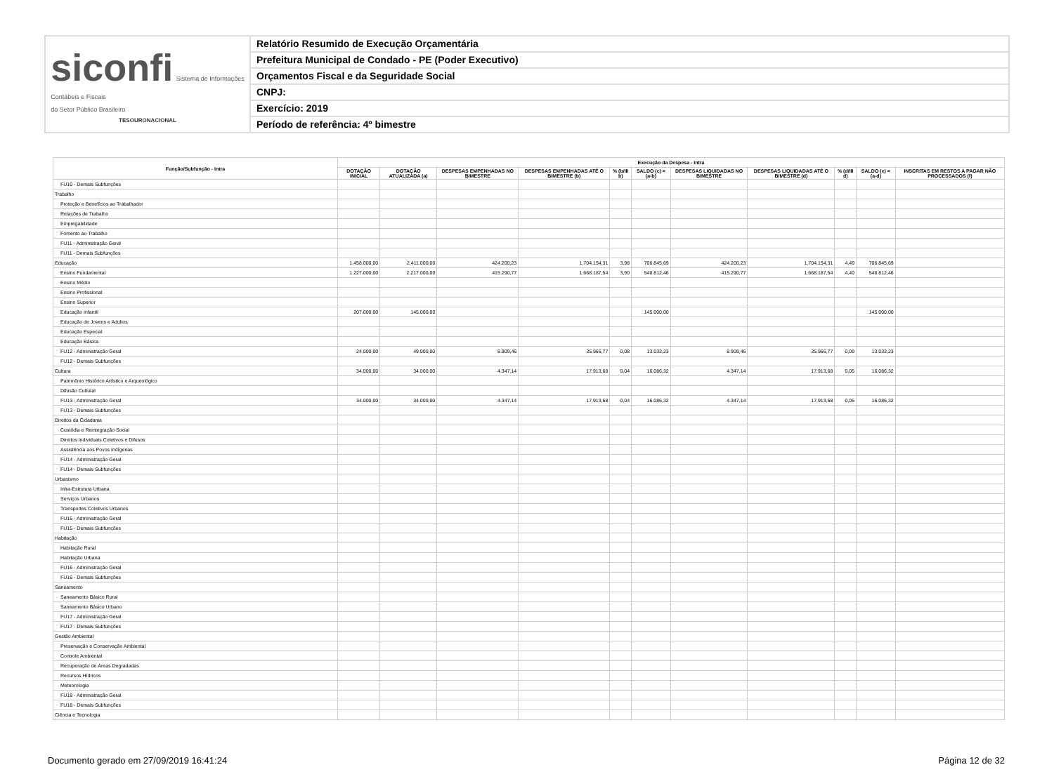siconfi Sistema de Informações
Contábeis e Fiscais
do Setor Público Brasileiro
TESOURONACIONAL
Relatório Resumido de Execução Orçamentária
Prefeitura Municipal de Condado - PE (Poder Executivo)
Orçamentos Fiscal e da Seguridade Social
CNPJ:
Exercício: 2019
Período de referência: 4º bimestre
| Função/Subfunção - Intra | Execução da Despesa - Intra | | | | | | | | | | |
| --- | --- | --- | --- | --- | --- | --- | --- | --- | --- | --- | --- |
| | DOTAÇÃO INICIAL | DOTAÇÃO ATUALIZADA (a) | DESPESAS EMPENHADAS NO BIMESTRE | DESPESAS EMPENHADAS ATÉ O BIMESTRE (b) | % (b/III b) | SALDO (c) = (a-b) | DESPESAS LIQUIDADAS NO BIMESTRE | DESPESAS LIQUIDADAS ATÉ O BIMESTRE (d) | % (d/III d) | SALDO (e) = (a-d) | INSCRITAS EM RESTOS A PAGAR NÃO PROCESSADOS (f) |
| FU10 - Demais Subfunções | | | | | | | | | | | |
| Trabalho | | | | | | | | | | | |
| Proteção e Benefícios ao Trabalhador | | | | | | | | | | | |
| Relações de Trabalho | | | | | | | | | | | |
| Empregabilidade | | | | | | | | | | | |
| Fomento ao Trabalho | | | | | | | | | | | |
| FU11 - Administração Geral | | | | | | | | | | | |
| FU11 - Demais Subfunções | | | | | | | | | | | |
| Educação | 1.458.000,00 | 2.411.000,00 | 424.200,23 | 1.704.154,31 | 3,98 | 706.845,69 | 424.200,23 | 1.704.154,31 | 4,49 | 706.845,69 | |
| Ensino Fundamental | 1.227.000,00 | 2.217.000,00 | 415.290,77 | 1.668.187,54 | 3,90 | 548.812,46 | 415.290,77 | 1.668.187,54 | 4,40 | 548.812,46 | |
| Ensino Médio | | | | | | | | | | | |
| Ensino Profissional | | | | | | | | | | | |
| Ensino Superior | | | | | | | | | | | |
| Educação Infantil | 207.000,00 | 145.000,00 | | | | 145.000,00 | | | | 145.000,00 | |
| Educação de Jovens e Adultos | | | | | | | | | | | |
| Educação Especial | | | | | | | | | | | |
| Educação Básica | | | | | | | | | | | |
| FU12 - Administração Geral | 24.000,00 | 49.000,00 | 8.909,46 | 35.966,77 | 0,08 | 13.033,23 | 8.909,46 | 35.966,77 | 0,09 | 13.033,23 | |
| FU12 - Demais Subfunções | | | | | | | | | | | |
| Cultura | 34.000,00 | 34.000,00 | 4.347,14 | 17.913,68 | 0,04 | 16.086,32 | 4.347,14 | 17.913,68 | 0,05 | 16.086,32 | |
| Patrimônio Histórico Artístico e Arqueológico | | | | | | | | | | | |
| Difusão Cultural | | | | | | | | | | | |
| FU13 - Administração Geral | 34.000,00 | 34.000,00 | 4.347,14 | 17.913,68 | 0,04 | 16.086,32 | 4.347,14 | 17.913,68 | 0,05 | 16.086,32 | |
| FU13 - Demais Subfunções | | | | | | | | | | | |
| Direitos da Cidadania | | | | | | | | | | | |
| Custódia e Reintegração Social | | | | | | | | | | | |
| Direitos Individuais Coletivos e Difusos | | | | | | | | | | | |
| Assistência aos Povos Indígenas | | | | | | | | | | | |
| FU14 - Administração Geral | | | | | | | | | | | |
| FU14 - Demais Subfunções | | | | | | | | | | | |
| Urbanismo | | | | | | | | | | | |
| Infra-Estrutura Urbana | | | | | | | | | | | |
| Serviços Urbanos | | | | | | | | | | | |
| Transportes Coletivos Urbanos | | | | | | | | | | | |
| FU15 - Administração Geral | | | | | | | | | | | |
| FU15 - Demais Subfunções | | | | | | | | | | | |
| Habitação | | | | | | | | | | | |
| Habitação Rural | | | | | | | | | | | |
| Habitação Urbana | | | | | | | | | | | |
| FU16 - Administração Geral | | | | | | | | | | | |
| FU16 - Demais Subfunções | | | | | | | | | | | |
| Saneamento | | | | | | | | | | | |
| Saneamento Básico Rural | | | | | | | | | | | |
| Saneamento Básico Urbano | | | | | | | | | | | |
| FU17 - Administração Geral | | | | | | | | | | | |
| FU17 - Demais Subfunções | | | | | | | | | | | |
| Gestão Ambiental | | | | | | | | | | | |
| Preservação e Conservação Ambiental | | | | | | | | | | | |
| Controle Ambiental | | | | | | | | | | | |
| Recuperação de Áreas Degradadas | | | | | | | | | | | |
| Recursos Hídricos | | | | | | | | | | | |
| Meteorologia | | | | | | | | | | | |
| FU18 - Administração Geral | | | | | | | | | | | |
| FU18 - Demais Subfunções | | | | | | | | | | | |
| Ciência e Tecnologia | | | | | | | | | | | |
Documento gerado em 27/09/2019 16:41:24 Página 12 de 32